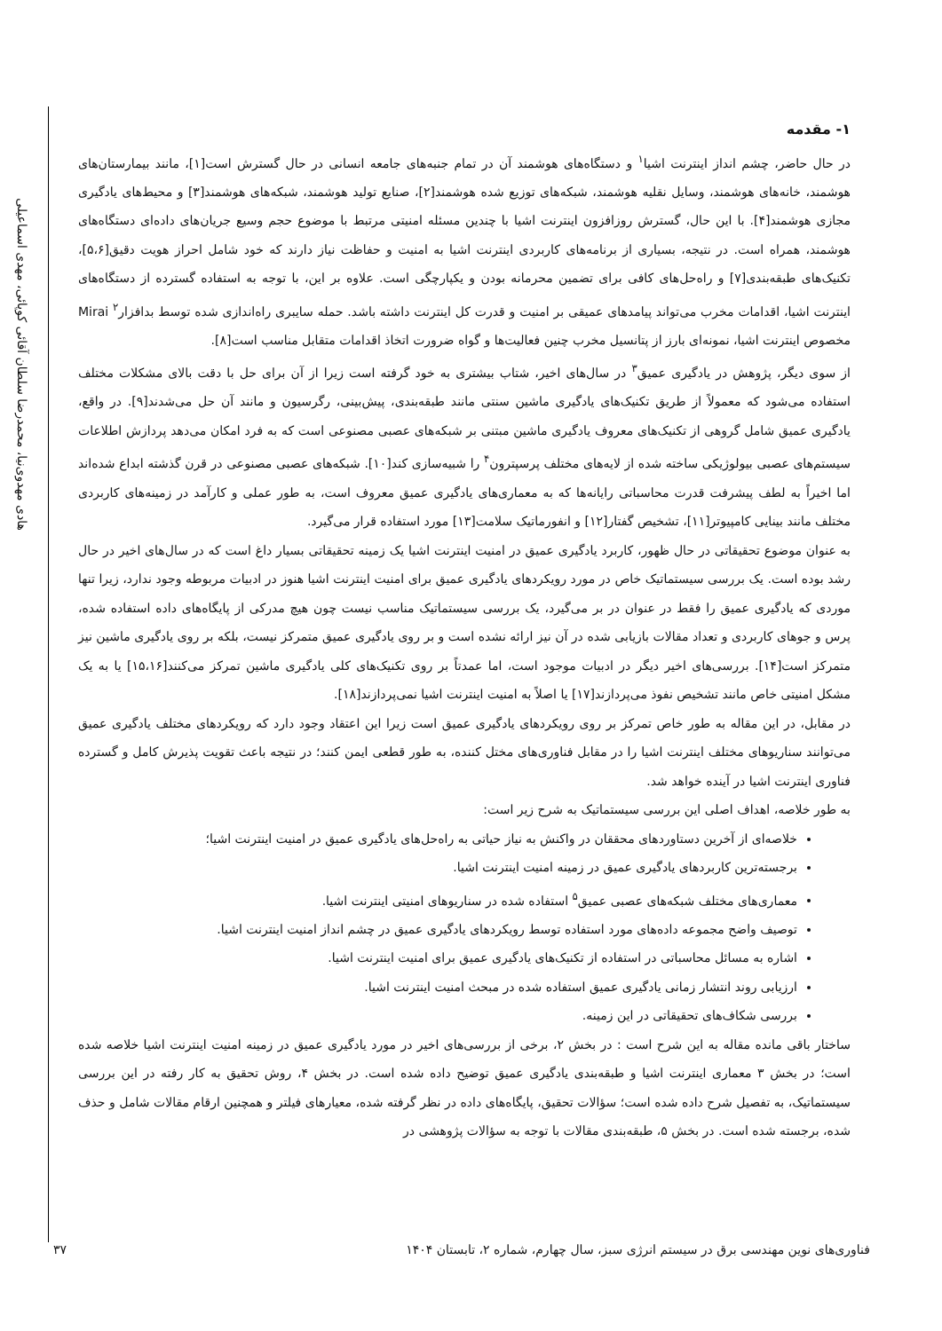هادی مهدوی‌نیا، محمدرضا سلطان آقائی کوپائی، مهدی اسماعیلی
۱- مقدمه
در حال حاضر، چشم انداز اینترنت اشیا<sup>۱</sup> و دستگاه‌های هوشمند آن در تمام جنبه‌های جامعه انسانی در حال گسترش است[۱]، مانند بیمارستان‌های هوشمند، خانه‌های هوشمند، وسایل نقلیه هوشمند، شبکه‌های توزیع شده هوشمند[۲]، صنایع تولید هوشمند، شبکه‌های هوشمند[۳] و محیط‌های یادگیری مجازی هوشمند[۴]. با این حال، گسترش روزافزون اینترنت اشیا با چندین مسئله امنیتی مرتبط با موضوع حجم وسیع جریان‌های داده‌ای دستگاه‌های هوشمند، همراه است. در نتیجه، بسیاری از برنامه‌های کاربردی اینترنت اشیا به امنیت و حفاظت نیاز دارند که خود شامل احراز هویت دقیق[۵،۶]، تکنیک‌های طبقه‌بندی[۷] و راه‌حل‌های کافی برای تضمین محرمانه بودن و یکپارچگی است. علاوه بر این، با توجه به استفاده گسترده از دستگاه‌های اینترنت اشیا، اقدامات مخرب می‌تواند پیامدهای عمیقی بر امنیت و قدرت کل اینترنت داشته باشد. حمله سایبری راه‌اندازی شده توسط بدافزار<sup>۲</sup> Mirai مخصوص اینترنت اشیا، نمونه‌ای بارز از پتانسیل مخرب چنین فعالیت‌ها و گواه ضرورت اتخاذ اقدامات متقابل مناسب است[۸].
از سوی دیگر، پژوهش در یادگیری عمیق<sup>۳</sup> در سال‌های اخیر، شتاب بیشتری به خود گرفته است زیرا از آن برای حل با دقت بالای مشکلات مختلف استفاده می‌شود که معمولاً از طریق تکنیک‌های یادگیری ماشین سنتی مانند طبقه‌بندی، پیش‌بینی، رگرسیون و مانند آن حل می‌شدند[۹]. در واقع، یادگیری عمیق شامل گروهی از تکنیک‌های معروف یادگیری ماشین مبتنی بر شبکه‌های عصبی مصنوعی است که به فرد امکان می‌دهد پردازش اطلاعات سیستم‌های عصبی بیولوژیکی ساخته شده از لایه‌های مختلف پرسپترون<sup>۴</sup> را شبیه‌سازی کند[۱۰]. شبکه‌های عصبی مصنوعی در قرن گذشته ابداع شده‌اند اما اخیراً به لطف پیشرفت قدرت محاسباتی رایانه‌ها که به معماری‌های یادگیری عمیق معروف است، به طور عملی و کارآمد در زمینه‌های کاربردی مختلف مانند بینایی کامپیوتر[۱۱]، تشخیص گفتار[۱۲] و انفورماتیک سلامت[۱۳] مورد استفاده قرار می‌گیرد.
به عنوان موضوع تحقیقاتی در حال ظهور، کاربرد یادگیری عمیق در امنیت اینترنت اشیا یک زمینه تحقیقاتی بسیار داغ است که در سال‌های اخیر در حال رشد بوده است. یک بررسی سیستماتیک خاص در مورد رویکردهای یادگیری عمیق برای امنیت اینترنت اشیا هنوز در ادبیات مربوطه وجود ندارد، زیرا تنها موردی که یادگیری عمیق را فقط در عنوان در بر می‌گیرد، یک بررسی سیستماتیک مناسب نیست چون هیچ مدرکی از پایگاه‌های داده استفاده شده، پرس و جوهای کاربردی و تعداد مقالات بازیابی شده در آن نیز ارائه نشده است و بر روی یادگیری عمیق متمرکز نیست، بلکه بر روی یادگیری ماشین نیز متمرکز است[۱۴]. بررسی‌های اخیر دیگر در ادبیات موجود است، اما عمدتاً بر روی تکنیک‌های کلی یادگیری ماشین تمرکز می‌کنند[۱۵،۱۶] یا به یک مشکل امنیتی خاص مانند تشخیص نفوذ می‌پردازند[۱۷] یا اصلاً به امنیت اینترنت اشیا نمی‌پردازند[۱۸].
در مقابل، در این مقاله به طور خاص تمرکز بر روی رویکردهای یادگیری عمیق است زیرا این اعتقاد وجود دارد که رویکردهای مختلف یادگیری عمیق می‌توانند سناریوهای مختلف اینترنت اشیا را در مقابل فناوری‌های مختل کننده، به طور قطعی ایمن کنند؛ در نتیجه باعث تقویت پذیرش کامل و گسترده فناوری اینترنت اشیا در آینده خواهد شد.
به طور خلاصه، اهداف اصلی این بررسی سیستماتیک به شرح زیر است:
خلاصه‌ای از آخرین دستاوردهای محققان در واکنش به نیاز حیاتی به راه‌حل‌های یادگیری عمیق در امنیت اینترنت اشیا؛
برجسته‌ترین کاربردهای یادگیری عمیق در زمینه امنیت اینترنت اشیا.
معماری‌های مختلف شبکه‌های عصبی عمیق<sup>۵</sup> استفاده شده در سناریوهای امنیتی اینترنت اشیا.
توصیف واضح مجموعه داده‌های مورد استفاده توسط رویکردهای یادگیری عمیق در چشم انداز امنیت اینترنت اشیا.
اشاره به مسائل محاسباتی در استفاده از تکنیک‌های یادگیری عمیق برای امنیت اینترنت اشیا.
ارزیابی روند انتشار زمانی یادگیری عمیق استفاده شده در مبحث امنیت اینترنت اشیا.
بررسی شکاف‌های تحقیقاتی در این زمینه.
ساختار باقی مانده مقاله به این شرح است : در بخش ۲، برخی از بررسی‌های اخیر در مورد یادگیری عمیق در زمینه امنیت اینترنت اشیا خلاصه شده است؛ در بخش ۳ معماری اینترنت اشیا و طبقه‌بندی یادگیری عمیق توضیح داده شده است. در بخش ۴، روش تحقیق به کار رفته در این بررسی سیستماتیک، به تفصیل شرح داده شده است؛ سؤالات تحقیق، پایگاه‌های داده در نظر گرفته شده، معیارهای فیلتر و همچنین ارقام مقالات شامل و حذف شده، برجسته شده است. در بخش ۵، طبقه‌بندی مقالات با توجه به سؤالات پژوهشی در
فناوری‌های نوین مهندسی برق در سیستم انرژی سبز، سال چهارم، شماره ۲، تابستان ۱۴۰۴ ۳۷